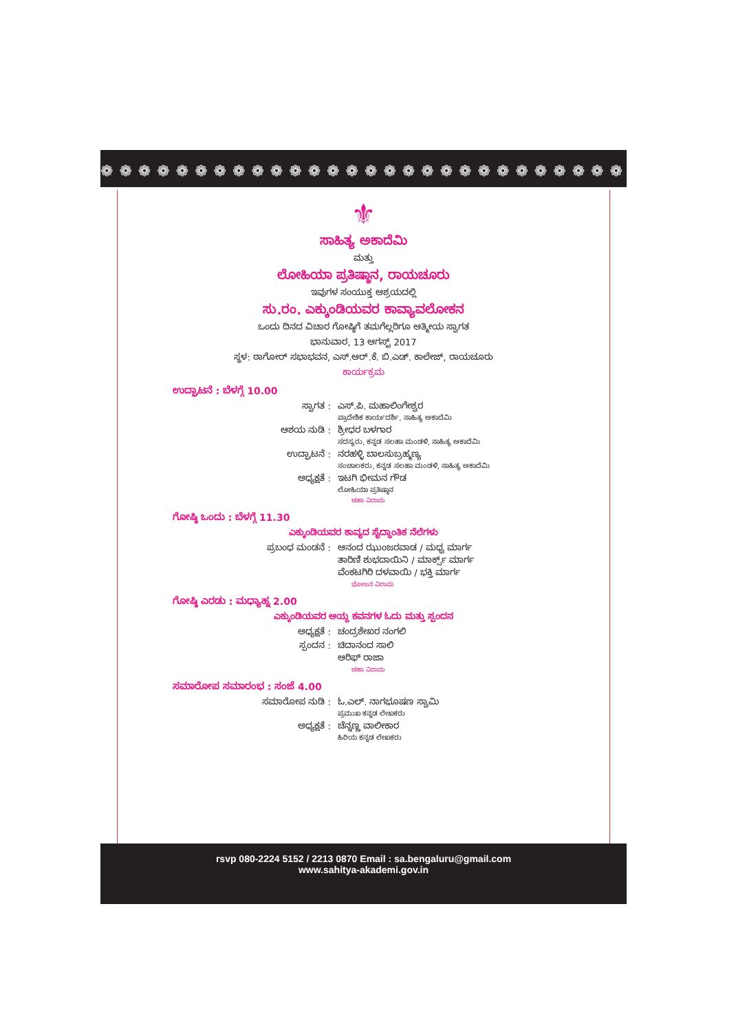❁ ❁ ❁ ❁ ❁ ❁ ❁ ❁ ❁ ❁ ❁ ❁ ❁ ❁ ❁ ❁ ❁ ❁ ❁ ❁ ❁ ❁ ❁ ❁ ❁ ❁ ❁ ❁ ❁ ❁ ❁ ❁ ❁ ❁
⚜
ಸಾಹಿತ್ಯ ಅಕಾದೆಮಿ
ಮತ್ತು
ಲೋಹಿಯಾ ಪ್ರತಿಷ್ಠಾನ, ರಾಯಚೂರು
ಇವುಗಳ ಸಂಯುಕ್ತ ಆಶ್ರಯದಲ್ಲಿ
ಸು.ರಂ. ಎಕ್ಕುಂಡಿಯವರ ಕಾವ್ಯಾವಲೋಕನ
ಒಂದು ದಿನದ ವಿಚಾರ ಗೋಷ್ಠಿಗೆ ತಮಗೆಲ್ಲರಿಗೂ ಆತ್ಮೀಯ ಸ್ವಾಗತ
ಭಾನುವಾರ, 13 ಆಗಸ್ಟ್ 2017
ಸ್ಥಳ: ಠಾಗೋರ್ ಸಭಾಭವನ, ಎಸ್.ಆರ್.ಕೆ. ಬಿ.ಎಡ್. ಕಾಲೇಜ್, ರಾಯಚೂರು
ಕಾರ್ಯಕ್ರಮ
ಉದ್ಘಾಟನೆ : ಬೆಳಗ್ಗೆ 10.00
ಸ್ವಾಗತ : ಎಸ್.ಪಿ. ಮಹಾಲಿಂಗೇಶ್ವರ
ಪ್ರಾದೇಶಿಕ ಕಾರ್ಯದರ್ಶಿ, ಸಾಹಿತ್ಯ ಅಕಾದೆಮಿ
ಆಶಯ ನುಡಿ : ಶ್ರೀಧರ ಬಳಗಾರ
ಸದಸ್ಯರು, ಕನ್ನಡ ಸಲಹಾ ಮಂಡಳಿ, ಸಾಹಿತ್ಯ ಅಕಾದೆಮಿ
ಉದ್ಘಾಟನೆ : ನರಹಳ್ಳಿ ಬಾಲಸುಬ್ರಹ್ಮಣ್ಯ
ಸಂಚಾಲಕರು, ಕನ್ನಡ ಸಲಹಾ ಮಂಡಳಿ, ಸಾಹಿತ್ಯ ಅಕಾದೆಮಿ
ಅಧ್ಯಕ್ಷತೆ : ಇಟಗಿ ಭೀಮನ ಗೌಡ
ಲೋಹಿಯಾ ಪ್ರತಿಷ್ಠಾನ
ಚಹಾ ವಿರಾಮ
ಗೋಷ್ಠಿ ಒಂದು : ಬೆಳಗ್ಗೆ 11.30
ಎಕ್ಕುಂಡಿಯವರ ಕಾವ್ಯದ ಸೈದ್ಧಾಂತಿಕ ನೆಲೆಗಳು
ಪ್ರಬಂಧ ಮಂಡನೆ : ಆನಂದ ಝುಂಜರವಾಡ / ಮಧ್ವ ಮಾರ್ಗ
ತಾರಿಣಿ ಶುಭದಾಯಿನಿ / ಮಾರ್ಕ್ಸ್ ಮಾರ್ಗ
ವೆಂಕಟಗಿರಿ ದಳವಾಯಿ / ಭಕ್ತಿ ಮಾರ್ಗ
ಭೋಜನ ವಿರಾಮ
ಗೋಷ್ಠಿ ಎರಡು : ಮಧ್ಯಾಹ್ನ 2.00
ಎಕ್ಕುಂಡಿಯವರ ಆಯ್ದ ಕವನಗಳ ಓದು ಮತ್ತು ಸ್ಪಂದನ
ಅಧ್ಯಕ್ಷತೆ : ಚಂದ್ರಶೇಖರ ನಂಗಲಿ
ಸ್ಪಂದನ : ಚಿದಾನಂದ ಸಾಲಿ
ಆರಿಫ್ ರಾಜಾ
ಚಹಾ ವಿರಾಮ
ಸಮಾರೋಪ ಸಮಾರಂಭ : ಸಂಜೆ 4.00
ಸಮಾರೋಪ ನುಡಿ : ಓ.ಎಲ್. ನಾಗಭೂಷಣ ಸ್ವಾಮಿ
ಪ್ರಮುಖ ಕನ್ನಡ ಲೇಖಕರು
ಅಧ್ಯಕ್ಷತೆ : ಚೆನ್ನಣ್ಣ ವಾಲೀಕಾರ
ಹಿರಿಯ ಕನ್ನಡ ಲೇಖಕರು
rsvp 080-2224 5152 / 2213 0870 Email : sa.bengaluru@gmail.com
www.sahitya-akademi.gov.in